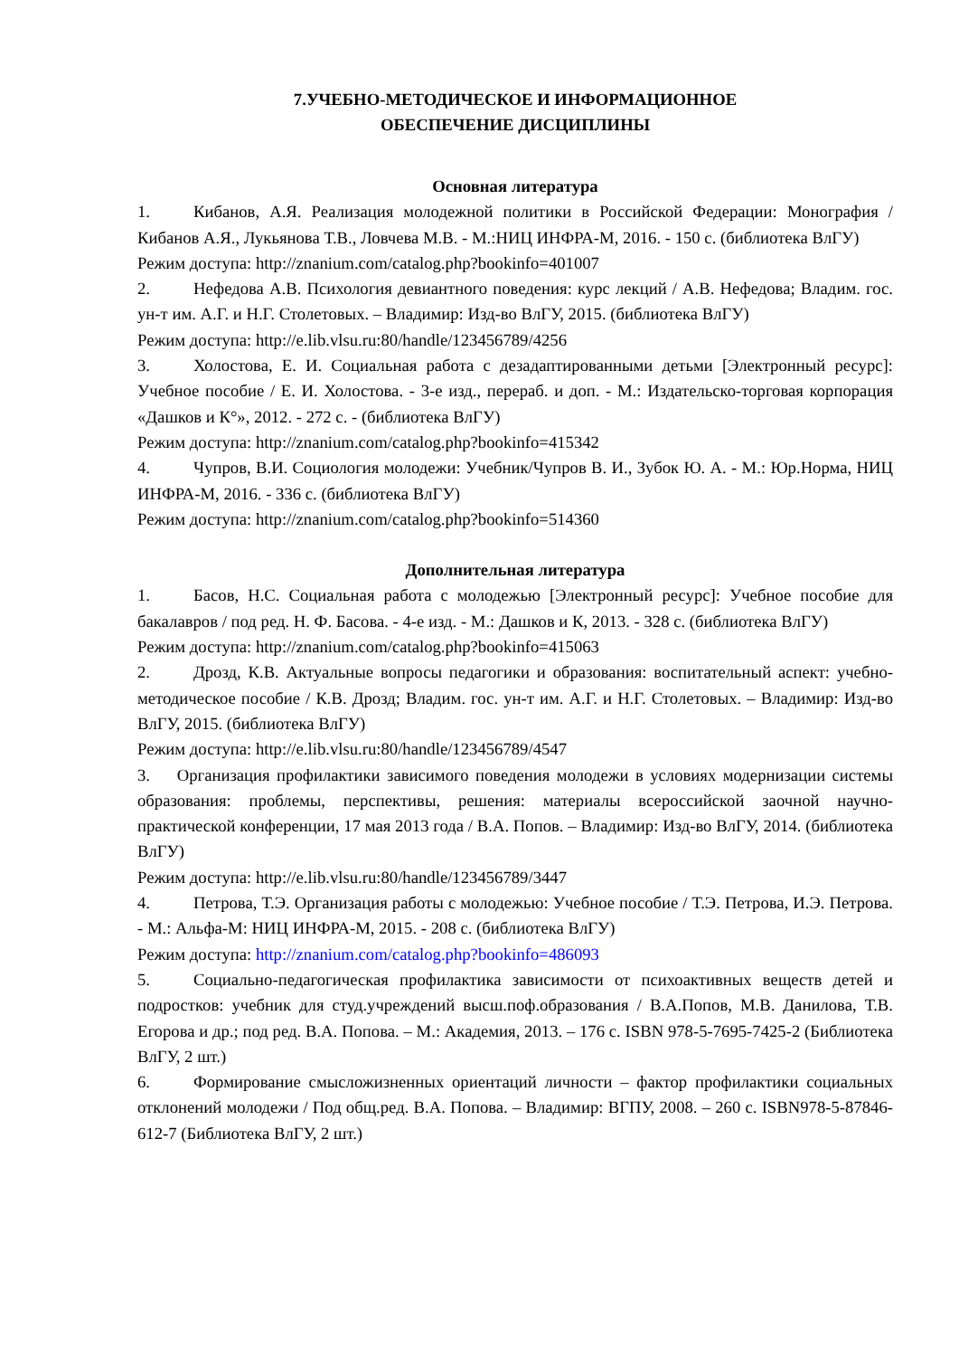7.УЧЕБНО-МЕТОДИЧЕСКОЕ И ИНФОРМАЦИОННОЕ
ОБЕСПЕЧЕНИЕ ДИСЦИПЛИНЫ
Основная литература
1. Кибанов, А.Я. Реализация молодежной политики в Российской Федерации: Монография / Кибанов А.Я., Лукьянова Т.В., Ловчева М.В. - М.:НИЦ ИНФРА-М, 2016. - 150 с. (библиотека ВлГУ)
Режим доступа: http://znanium.com/catalog.php?bookinfo=401007
2. Нефедова А.В. Психология девиантного поведения: курс лекций / А.В. Нефедова; Владим. гос. ун-т им. А.Г. и Н.Г. Столетовых. – Владимир: Изд-во ВлГУ, 2015. (библиотека ВлГУ)
Режим доступа: http://e.lib.vlsu.ru:80/handle/123456789/4256
3. Холостова, Е. И. Социальная работа с дезадаптированными детьми [Электронный ресурс]: Учебное пособие / Е. И. Холостова. - 3-е изд., перераб. и доп. - М.: Издательско-торговая корпорация «Дашков и К°», 2012. - 272 с. - (библиотека ВлГУ)
Режим доступа: http://znanium.com/catalog.php?bookinfo=415342
4. Чупров, В.И. Социология молодежи: Учебник/Чупров В. И., Зубок Ю. А. - М.: Юр.Норма, НИЦ ИНФРА-М, 2016. - 336 с. (библиотека ВлГУ)
Режим доступа: http://znanium.com/catalog.php?bookinfo=514360
Дополнительная литература
1. Басов, Н.С. Социальная работа с молодежью [Электронный ресурс]: Учебное пособие для бакалавров / под ред. Н. Ф. Басова. - 4-е изд. - М.: Дашков и К, 2013. - 328 с. (библиотека ВлГУ)
Режим доступа: http://znanium.com/catalog.php?bookinfo=415063
2. Дрозд, К.В. Актуальные вопросы педагогики и образования: воспитательный аспект: учебно-методическое пособие / К.В. Дрозд; Владим. гос. ун-т им. А.Г. и Н.Г. Столетовых. – Владимир: Изд-во ВлГУ, 2015. (библиотека ВлГУ)
Режим доступа: http://e.lib.vlsu.ru:80/handle/123456789/4547
3. Организация профилактики зависимого поведения молодежи в условиях модернизации системы образования: проблемы, перспективы, решения: материалы всероссийской заочной научно-практической конференции, 17 мая 2013 года / В.А. Попов. – Владимир: Изд-во ВлГУ, 2014. (библиотека ВлГУ)
Режим доступа: http://e.lib.vlsu.ru:80/handle/123456789/3447
4. Петрова, Т.Э. Организация работы с молодежью: Учебное пособие / Т.Э. Петрова, И.Э. Петрова. - М.: Альфа-М: НИЦ ИНФРА-М, 2015. - 208 с. (библиотека ВлГУ)
Режим доступа: http://znanium.com/catalog.php?bookinfo=486093
5. Социально-педагогическая профилактика зависимости от психоактивных веществ детей и подростков: учебник для студ.учреждений высш.поф.образования / В.А.Попов, М.В. Данилова, Т.В. Егорова и др.; под ред. В.А. Попова. – М.: Академия, 2013. – 176 с. ISBN 978-5-7695-7425-2 (Библиотека ВлГУ, 2 шт.)
6. Формирование смысложизненных ориентаций личности – фактор профилактики социальных отклонений молодежи / Под общ.ред. В.А. Попова. – Владимир: ВГПУ, 2008. – 260 с. ISBN978-5-87846-612-7 (Библиотека ВлГУ, 2 шт.)